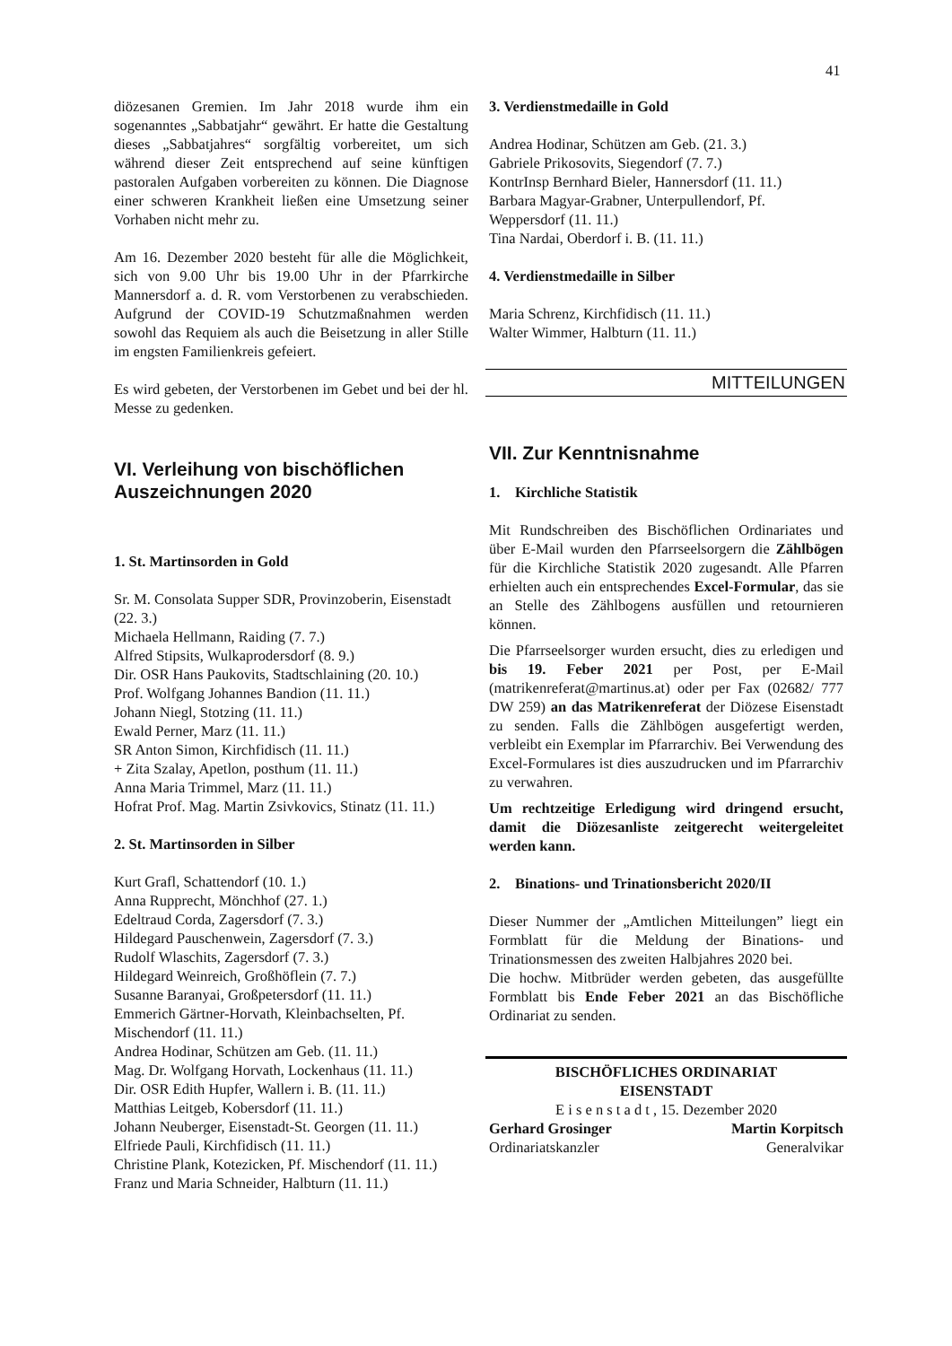41
diözesanen Gremien. Im Jahr 2018 wurde ihm ein sogenanntes „Sabbatjahr“ gewährt. Er hatte die Gestaltung dieses „Sabbatjahres“ sorgfältig vorbereitet, um sich während dieser Zeit entsprechend auf seine künftigen pastoralen Aufgaben vorbereiten zu können. Die Diagnose einer schweren Krankheit ließen eine Umsetzung seiner Vorhaben nicht mehr zu.
Am 16. Dezember 2020 besteht für alle die Möglichkeit, sich von 9.00 Uhr bis 19.00 Uhr in der Pfarrkirche Mannersdorf a. d. R. vom Verstorbenen zu verabschieden. Aufgrund der COVID-19 Schutzmaßnahmen werden sowohl das Requiem als auch die Beisetzung in aller Stille im engsten Familienkreis gefeiert.
Es wird gebeten, der Verstorbenen im Gebet und bei der hl. Messe zu gedenken.
VI. Verleihung von bischöflichen Auszeichnungen 2020
1. St. Martinsorden in Gold
Sr. M. Consolata Supper SDR, Provinzoberin, Eisenstadt (22. 3.)
Michaela Hellmann, Raiding (7. 7.)
Alfred Stipsits, Wulkaprodersdorf (8. 9.)
Dir. OSR Hans Paukovits, Stadtschlaining (20. 10.)
Prof. Wolfgang Johannes Bandion (11. 11.)
Johann Niegl, Stotzing (11. 11.)
Ewald Perner, Marz (11. 11.)
SR Anton Simon, Kirchfidisch (11. 11.)
+ Zita Szalay, Apetlon, posthum (11. 11.)
Anna Maria Trimmel, Marz (11. 11.)
Hofrat Prof. Mag. Martin Zsivkovics, Stinatz (11. 11.)
2. St. Martinsorden in Silber
Kurt Grafl, Schattendorf (10. 1.)
Anna Rupprecht, Mönchhof (27. 1.)
Edeltraud Corda, Zagersdorf (7. 3.)
Hildegard Pauschenwein, Zagersdorf (7. 3.)
Rudolf Wlaschits, Zagersdorf (7. 3.)
Hildegard Weinreich, Großhöflein (7. 7.)
Susanne Baranyai, Großpetersdorf (11. 11.)
Emmerich Gärtner-Horvath, Kleinbachselten, Pf. Mischendorf (11. 11.)
Andrea Hodinar, Schützen am Geb. (11. 11.)
Mag. Dr. Wolfgang Horvath, Lockenhaus (11. 11.)
Dir. OSR Edith Hupfer, Wallern i. B. (11. 11.)
Matthias Leitgeb, Kobersdorf (11. 11.)
Johann Neuberger, Eisenstadt-St. Georgen (11. 11.)
Elfriede Pauli, Kirchfidisch (11. 11.)
Christine Plank, Kotezicken, Pf. Mischendorf (11. 11.)
Franz und Maria Schneider, Halbturn (11. 11.)
3. Verdienstmedaille in Gold
Andrea Hodinar, Schützen am Geb. (21. 3.)
Gabriele Prikosovits, Siegendorf (7. 7.)
KontrInsp Bernhard Bieler, Hannersdorf (11. 11.)
Barbara Magyar-Grabner, Unterpullendorf, Pf. Weppersdorf (11. 11.)
Tina Nardai, Oberdorf i. B. (11. 11.)
4. Verdienstmedaille in Silber
Maria Schrenz, Kirchfidisch (11. 11.)
Walter Wimmer, Halbturn (11. 11.)
MITTEILUNGEN
VII. Zur Kenntnisnahme
1. Kirchliche Statistik
Mit Rundschreiben des Bischöflichen Ordinariates und über E-Mail wurden den Pfarrseelsorgern die Zählbögen für die Kirchliche Statistik 2020 zugesandt. Alle Pfarren erhielten auch ein entsprechendes Excel-Formular, das sie an Stelle des Zählbogens ausfüllen und retournieren können.
Die Pfarrseelsorger wurden ersucht, dies zu erledigen und bis 19. Feber 2021 per Post, per E-Mail (matrikenreferat@martinus.at) oder per Fax (02682/ 777 DW 259) an das Matrikenreferat der Diözese Eisenstadt zu senden. Falls die Zählbögen ausgefertigt werden, verbleibt ein Exemplar im Pfarrarchiv. Bei Verwendung des Excel-Formulares ist dies auszudrucken und im Pfarrarchiv zu verwahren.
Um rechtzeitige Erledigung wird dringend ersucht, damit die Diözesanliste zeitgerecht weitergeleitet werden kann.
2. Binations- und Trinationsbericht 2020/II
Dieser Nummer der „Amtlichen Mitteilungen” liegt ein Formblatt für die Meldung der Binations- und Trinationsmessen des zweiten Halbjahres 2020 bei.
Die hochw. Mitbrüder werden gebeten, das ausgefüllte Formblatt bis Ende Feber 2021 an das Bischöfliche Ordinariat zu senden.
BISCHÖFLICHES ORDINARIAT
EISENSTADT
E i s e n s t a d t , 15. Dezember 2020
Gerhard Grosinger Martin Korpitsch
Ordinariatskanzler Generalvikar